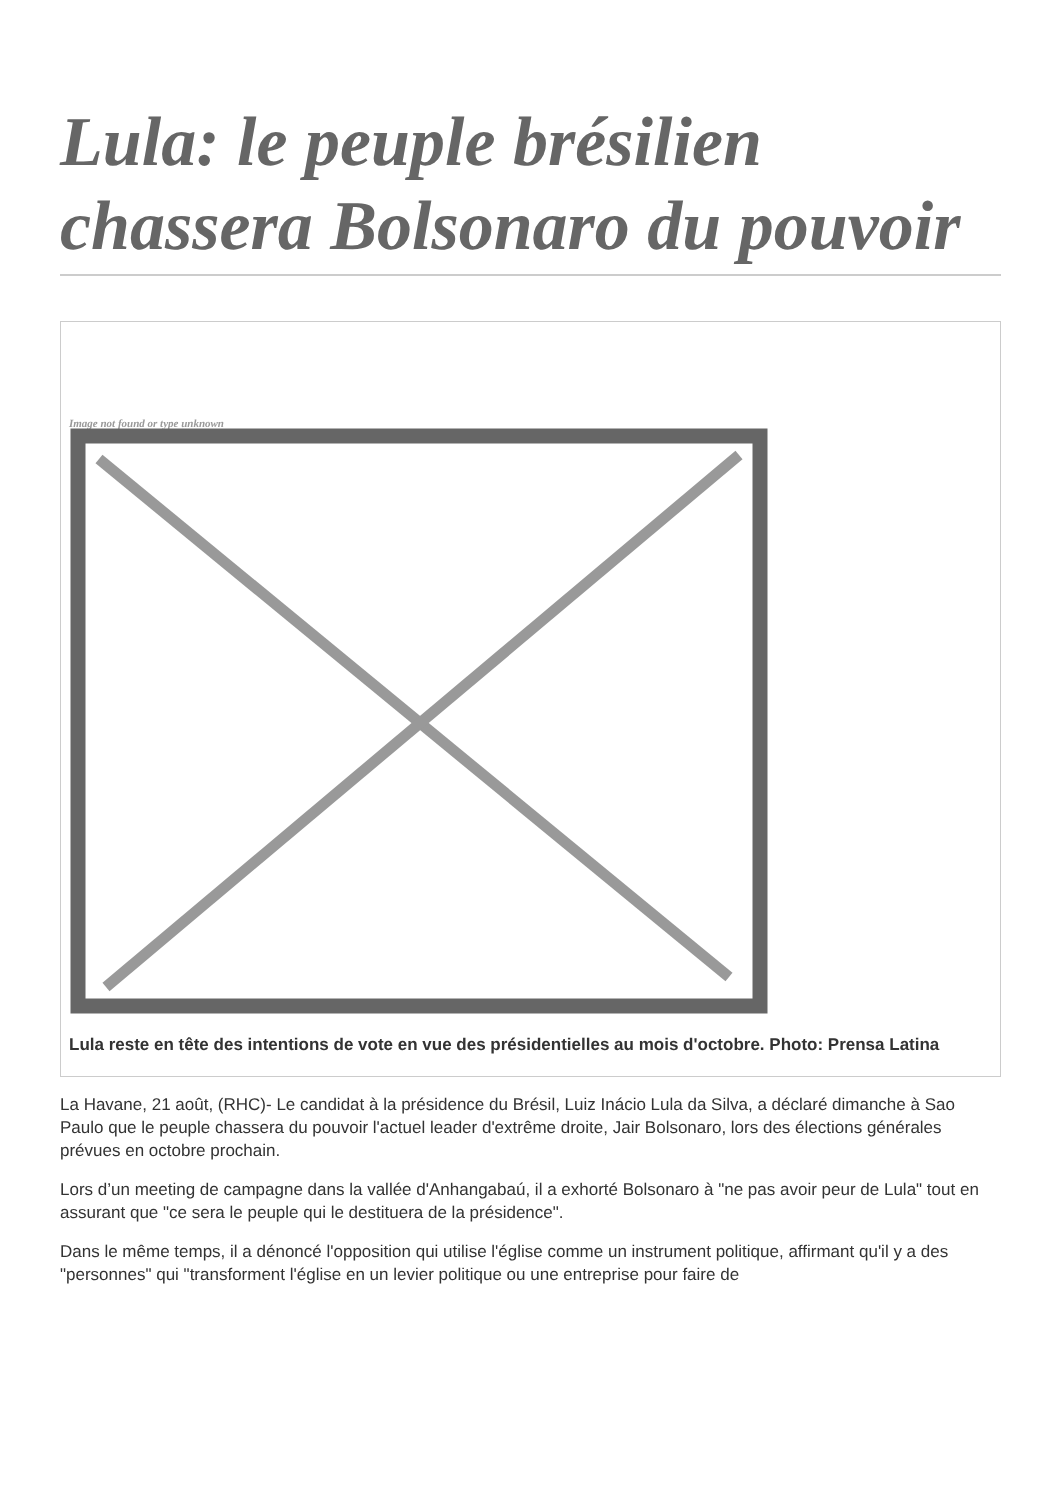Lula: le peuple brésilien chassera Bolsonaro du pouvoir
Image not found or type unknown
Lula reste en tête des intentions de vote en vue des présidentielles au mois d'octobre. Photo: Prensa Latina
La Havane, 21 août, (RHC)- Le candidat à la présidence du Brésil, Luiz Inácio Lula da Silva, a déclaré dimanche à Sao Paulo que le peuple chassera du pouvoir l'actuel leader d'extrême droite, Jair Bolsonaro, lors des élections générales prévues en octobre prochain.
Lors d’un meeting de campagne dans la vallée d'Anhangabaú, il a exhorté Bolsonaro à "ne pas avoir peur de Lula" tout en assurant que "ce sera le peuple qui le destituera de la présidence".
Dans le même temps, il a dénoncé l'opposition qui utilise l'église comme un instrument politique, affirmant qu'il y a des "personnes" qui "transforment l'église en un levier politique ou une entreprise pour faire de